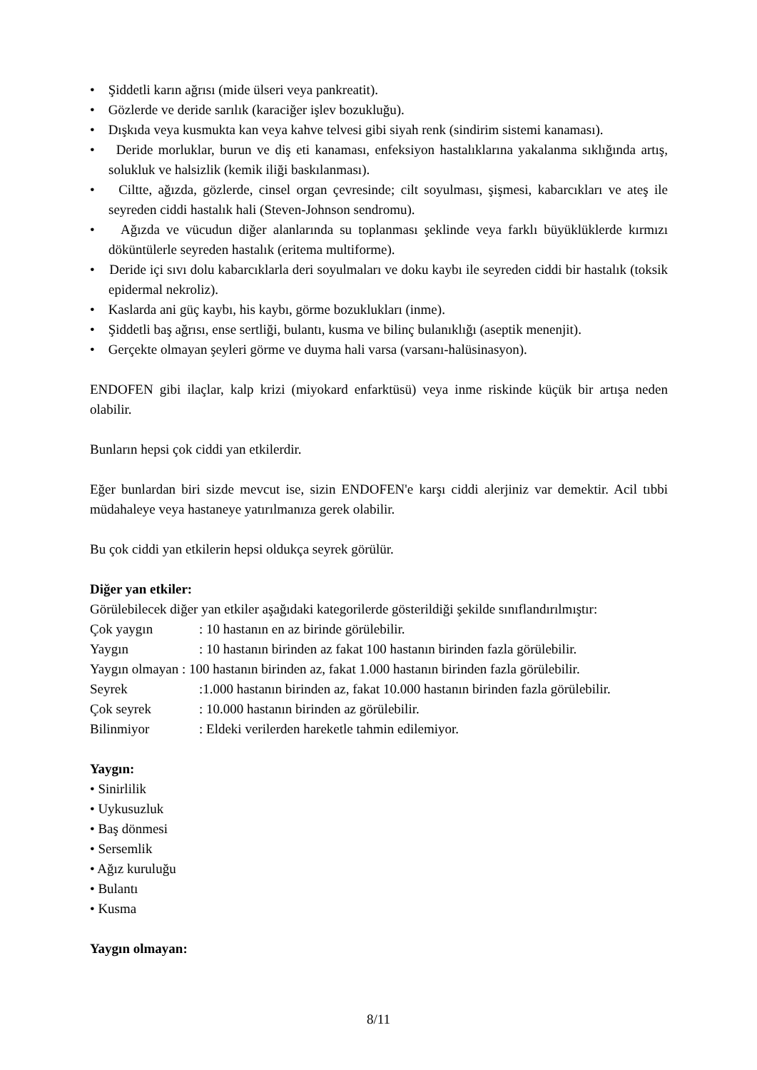• Şiddetli karın ağrısı (mide ülseri veya pankreatit).
• Gözlerde ve deride sarılık (karaciğer işlev bozukluğu).
• Dışkıda veya kusmukta kan veya kahve telvesi gibi siyah renk (sindirim sistemi kanaması).
• Deride morluklar, burun ve diş eti kanaması, enfeksiyon hastalıklarına yakalanma sıklığında artış, solukluk ve halsizlik (kemik iliği baskılanması).
• Ciltte, ağızda, gözlerde, cinsel organ çevresinde; cilt soyulması, şişmesi, kabarcıkları ve ateş ile seyreden ciddi hastalık hali (Steven-Johnson sendromu).
• Ağızda ve vücudun diğer alanlarında su toplanması şeklinde veya farklı büyüklüklerde kırmızı döküntülerle seyreden hastalık (eritema multiforme).
• Deride içi sıvı dolu kabarcıklarla deri soyulmaları ve doku kaybı ile seyreden ciddi bir hastalık (toksik epidermal nekroliz).
• Kaslarda ani güç kaybı, his kaybı, görme bozuklukları (inme).
• Şiddetli baş ağrısı, ense sertliği, bulantı, kusma ve bilinç bulanıklığı (aseptik menenjit).
• Gerçekte olmayan şeyleri görme ve duyma hali varsa (varsanı-halüsinasyon).
ENDOFEN gibi ilaçlar, kalp krizi (miyokard enfarktüsü) veya inme riskinde küçük bir artışa neden olabilir.
Bunların hepsi çok ciddi yan etkilerdir.
Eğer bunlardan biri sizde mevcut ise, sizin ENDOFEN'e karşı ciddi alerjiniz var demektir. Acil tıbbi müdahaleye veya hastaneye yatırılmanıza gerek olabilir.
Bu çok ciddi yan etkilerin hepsi oldukça seyrek görülür.
Diğer yan etkiler:
Görülebilecek diğer yan etkiler aşağıdaki kategorilerde gösterildiği şekilde sınıflandırılmıştır:
| Çok yaygın | : 10 hastanın en az birinde görülebilir. |
| Yaygın | : 10 hastanın birinden az fakat 100 hastanın birinden fazla görülebilir. |
| Yaygın olmayan : 100 hastanın birinden az, fakat 1.000 hastanın birinden fazla görülebilir. | |
| Seyrek | :1.000 hastanın birinden az, fakat 10.000 hastanın birinden fazla görülebilir. |
| Çok seyrek | : 10.000 hastanın birinden az görülebilir. |
| Bilinmiyor | : Eldeki verilerden hareketle tahmin edilemiyor. |
Yaygın:
• Sinirlilik
• Uykusuzluk
• Baş dönmesi
• Sersemlik
• Ağız kuruluğu
• Bulantı
• Kusma
Yaygın olmayan:
8/11